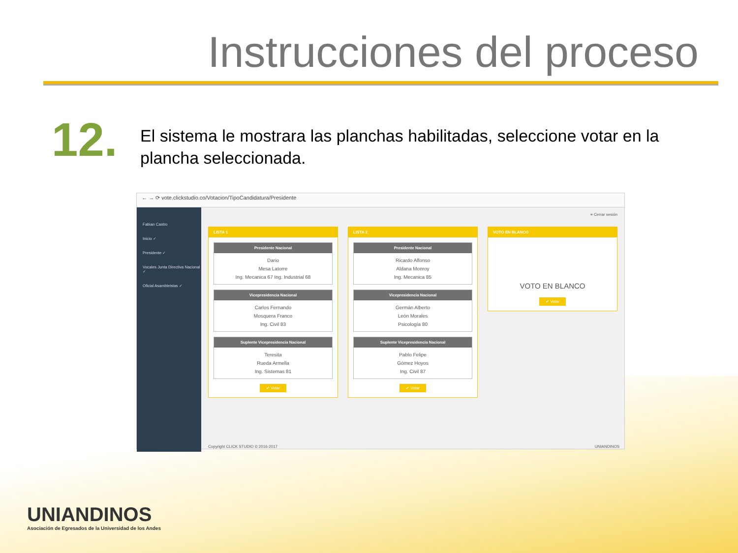Instrucciones del proceso
12.
El sistema le mostrara las planchas habilitadas, seleccione votar en la plancha seleccionada.
← → ⟳ vote.clickstudio.co/Votacion/TipoCandidatura/Presidente
Fabian Castro
Inicio ✓
Presidente ✓
Vocales Junta Directiva Nacional ✓
Oficial Asambleistas ✓
≡ Cerrar sesión
LISTA 1
Presidente Nacional
Dario
Mesa Latorre
Ing. Mecanica 67 Ing. Industrial 68
Vicepresidencia Nacional
Carlos Fernando
Mosquera Franco
Ing. Civil 83
Suplente Vicepresidencia Nacional
Teresita
Rueda Armella
Ing. Sistemas 81
✔ Votar
LISTA 2
Presidente Nacional
Ricardo Alfonso
Aldana Monroy
Ing. Mecanica 85
Vicepresidencia Nacional
Germán Alberto
León Morales
Psicología 80
Suplente Vicepresidencia Nacional
Pablo Felipe
Gómez Hoyos
Ing. Civil 87
✔ Votar
VOTO EN BLANCO
VOTO EN BLANCO
✔ Votar
Copyright CLICK STUDIO © 2016-2017 UNIANDINOS
UNIANDINOS
Asociación de Egresados de la Universidad de los Andes